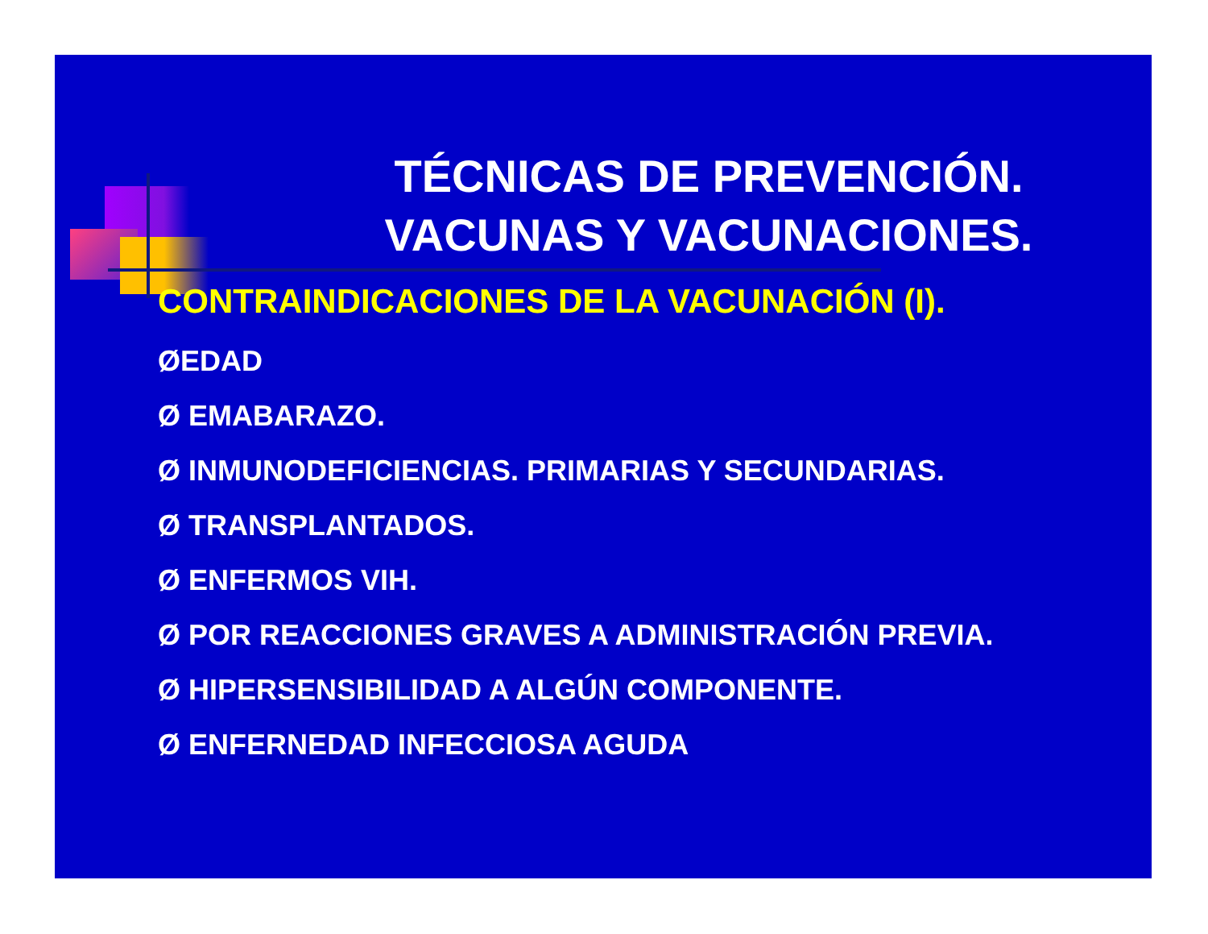TÉCNICAS DE PREVENCIÓN.
VACUNAS Y VACUNACIONES.
CONTRAINDICACIONES DE LA VACUNACIÓN (I).
ØEDAD
Ø EMABARAZO.
Ø INMUNODEFICIENCIAS. PRIMARIAS Y SECUNDARIAS.
Ø TRANSPLANTADOS.
Ø ENFERMOS VIH.
Ø POR REACCIONES GRAVES A ADMINISTRACIÓN PREVIA.
Ø HIPERSENSIBILIDAD A ALGÚN COMPONENTE.
Ø ENFERNEDAD INFECCIOSA AGUDA